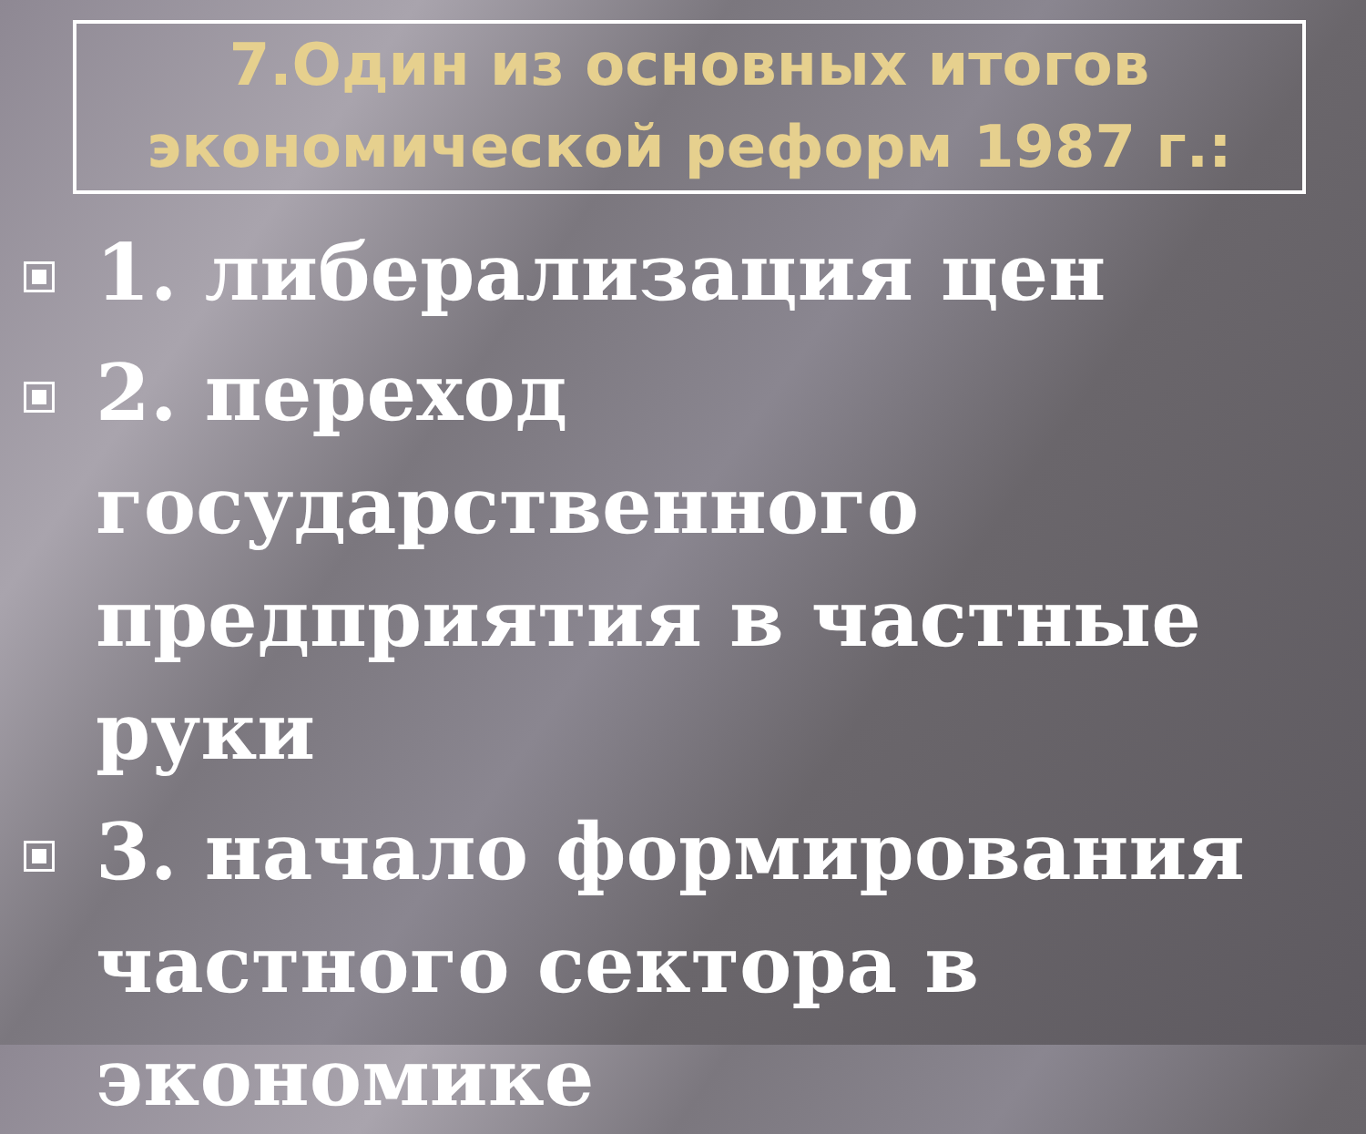7.Один из основных итогов
экономической реформ 1987 г.:
1. либерализация цен
2. переход государственного предприятия в частные руки
3. начало формирования частного сектора в экономике